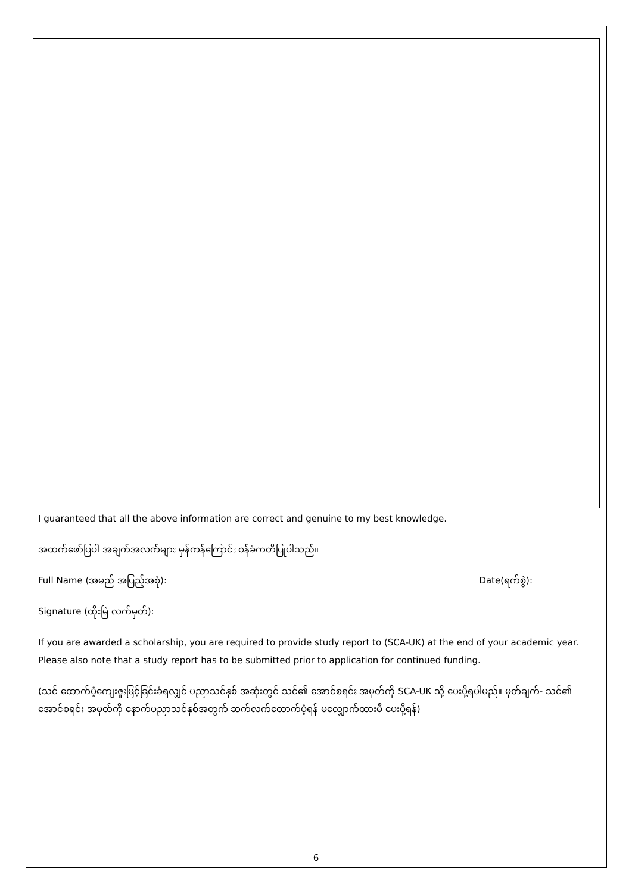I guaranteed that all the above information are correct and genuine to my best knowledge.
အထက်ဖော်ပြပါ အချက်အလက်များ မှန်ကန်ကြောင်း ဝန်ခံကတိပြုပါသည်။
Full Name (အမည် အပြည့်အစုံ): Date(ရက်စွဲ):
Signature (ထိုးမြဲ လက်မှတ်):
If you are awarded a scholarship, you are required to provide study report to (SCA-UK) at the end of your academic year. Please also note that a study report has to be submitted prior to application for continued funding.
(သင် ထောက်ပံ့ကျေးဇူးမြင့်ခြင်းခံရလျှင် ပညာသင်နှစ် အဆုံးတွင် သင်၏ အောင်စရင်း အမှတ်ကို SCA-UK သို့ ပေးပို့ရပါမည်။ မှတ်ချက်- သင်၏ အောင်စရင်း အမှတ်ကို နောက်ပညာသင်နှစ်အတွက် ဆက်လက်ထောက်ပံ့ရန် မလျှောက်ထားမီ ပေးပို့ရန်)
6